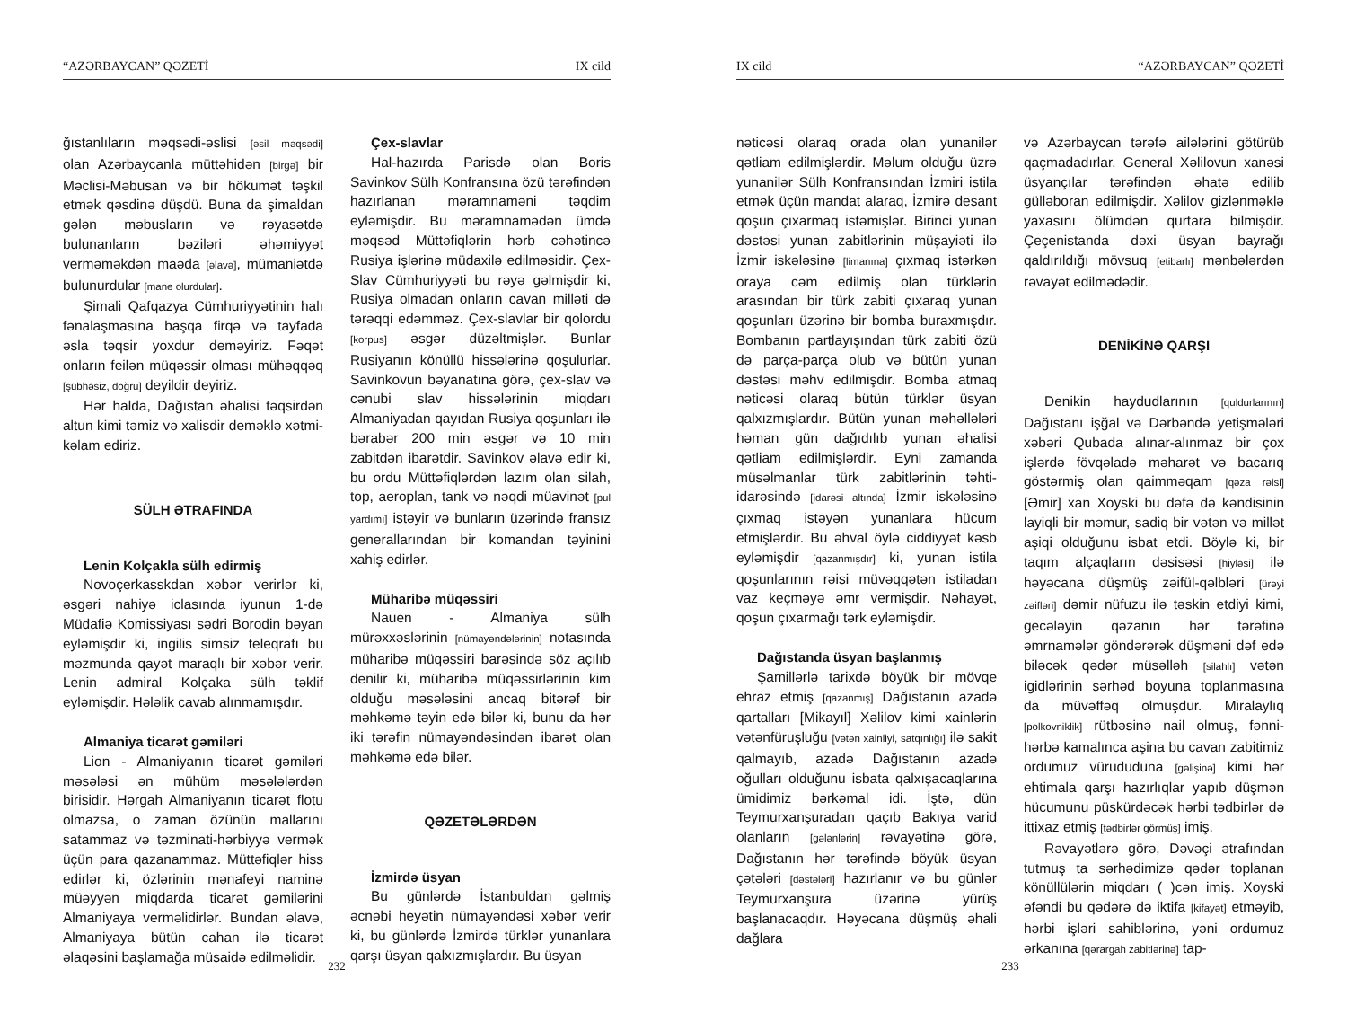“AZƏRBAYCAN” QƏZETİ IX cild
ğıstanlıların məqsədi-əslisi [əsil məqsədi] olan Azərbaycanla müttəhidən [birgə] bir Məclisi-Məbusan və bir hökumət təşkil etmək qəsdinə düşdü. Buna da şimaldan gələn məbusların və rəyasətdə bulunanların bəziləri əhəmiyyət verməməkdən maəda [əlavə], mümaniətdə bulunurdular [mane olurdular].
Şimali Qafqazya Cümhuriyyətinin halı fənalaşmasına başqa firqə və tayfada əsla təqsir yoxdur deməyiriz. Fəqət onların feilən müqəssir olması mühəqqəq [şübhəsiz, doğru] deyildir deyiriz.
Hər halda, Dağıstan əhalisi təqsirdən altun kimi təmiz və xalisdir deməklə xətmi-kəlam ediriz.
SÜLH ƏTRAFINDA
Lenin Kolçakla sülh edirmiş
Novoçerkasskdan xəbər verirlər ki, əsgəri nahiyə iclasında iyunun 1-də Müdafiə Komissiyası sədri Borodin bəyan eyləmişdir ki, ingilis simsiz teleqrafı bu məzmunda qayət maraqlı bir xəbər verir. Lenin admiral Kolçaka sülh təklif eyləmişdir. Hələlik cavab alınmamışdır.
Almaniya ticarət gəmiləri
Lion - Almaniyanın ticarət gəmiləri məsələsi ən mühüm məsələlərdən birisidir. Hərgah Almaniyanın ticarət flotu olmazsa, o zaman özünün mallarını satammaz və təzminati-hərbiyyə vermək üçün para qazanammaz. Müttəfiqlər hiss edirlər ki, özlərinin mənafeyi naminə müəyyən miqdarda ticarət gəmilərini Almaniyaya verməlidirlər. Bundan əlavə, Almaniyaya bütün cahan ilə ticarət əlaqəsini başlamağa müsaidə edilməlidir.
Çex-slavlar
Hal-hazırda Parisdə olan Boris Savinkov Sülh Konfransına özü tərəfindən hazırlanan məramnaməni təqdim eyləmişdir. Bu məramnamədən ümdə məqsəd Müttəfiqlərin hərb cəhətincə Rusiya işlərinə müdaxilə edilməsidir. Çex-Slav Cümhuriyyəti bu rəyə gəlmişdir ki, Rusiya olmadan onların cavan milləti də tərəqqi edəmməz. Çex-slavlar bir qolordu [korpus] əsgər düzəltmişlər. Bunlar Rusiyanın könüllü hissələrinə qoşulurlar. Savinkovun bəyanatına görə, çex-slav və cənubi slav hissələrinin miqdarı Almaniyadan qayıdan Rusiya qoşunları ilə bərabər 200 min əsgər və 10 min zabitdən ibarətdir. Savinkov əlavə edir ki, bu ordu Müttəfiqlərdən lazım olan silah, top, aeroplan, tank və nəqdi müavinət [pul yardımı] istəyir və bunların üzərində fransız generallarından bir komandan təyinini xahiş edirlər.
Müharibə müqəssiri
Nauen - Almaniya sülh mürəxxəslərinin [nümayəndələrinin] notasında müharibə müqəssiri barəsində söz açılıb denilir ki, müharibə müqəssirlərinin kim olduğu məsələsini ancaq bitərəf bir məhkəmə təyin edə bilər ki, bunu da hər iki tərəfin nümayəndəsindən ibarət olan məhkəmə edə bilər.
QƏZETƏLƏRDƏN
İzmirdə üsyan
Bu günlərdə İstanbuldan gəlmiş əcnəbi heyətin nümayəndəsi xəbər verir ki, bu günlərdə İzmirdə türklər yunanlara qarşı üsyan qalxızmışlardır. Bu üsyan
232
IX cild “AZƏRBAYCAN” QƏZETİ
nəticəsi olaraq orada olan yunanilər qətliam edilmişlərdir. Məlum olduğu üzrə yunanilər Sülh Konfransından İzmiri istila etmək üçün mandat alaraq, İzmirə desant qoşun çıxarmaq istəmişlər. Birinci yunan dəstəsi yunan zabitlərinin müşayiəti ilə İzmir iskələsinə [limanına] çıxmaq istərkən oraya cəm edilmiş olan türklərin arasından bir türk zabiti çıxaraq yunan qoşunları üzərinə bir bomba buraxmışdır. Bombanın partlayışından türk zabiti özü də parça-parça olub və bütün yunan dəstəsi məhv edilmişdir. Bomba atmaq nəticəsi olaraq bütün türklər üsyan qalxızmışlardır. Bütün yunan məhəllələri həman gün dağıdılıb yunan əhalisi qətliam edilmişlərdir. Eyni zamanda müsəlmanlar türk zabitlərinin təhti-idarəsində [idarəsi altında] İzmir iskələsinə çıxmaq istəyən yunanlara hücum etmişlərdir. Bu əhval öylə ciddiyyət kəsb eyləmişdir [qazanmışdır] ki, yunan istila qoşunlarının rəisi müvəqqətən istiladan vaz keçməyə əmr vermişdir. Nəhayət, qoşun çıxarmağı tərk eyləmişdir.
Dağıstanda üsyan başlanmış
Şamillərlə tarixdə böyük bir mövqe ehraz etmiş [qazanmış] Dağıstanın azadə qartalları [Mikayıl] Xəlilov kimi xainlərin vətənfüruşluğu [vətən xainliyi, satqınlığı] ilə sakit qalmayıb, azadə Dağıstanın azadə oğulları olduğunu isbata qalxışacaqlarına ümidimiz bərkəmal idi. İştə, dün Teymurxanşuradan qaçıb Bakıya varid olanların [gələnlərin] rəvayətinə görə, Dağıstanın hər tərəfində böyük üsyan çətələri [dəstələri] hazırlanır və bu günlər Teymurxanşura üzərinə yürüş başlanacaqdır. Həyəcana düşmüş əhali dağlara
və Azərbaycan tərəfə ailələrini götürüb qaçmadadırlar. General Xəlilovun xanəsi üsyançılar tərəfindən əhatə edilib gülləboran edilmişdir. Xəlilov gizlənməklə yaxasını ölümdən qurtara bilmişdir. Çeçenistanda dəxi üsyan bayrağı qaldırıldığı mövsuq [etibarlı] mənbələrdən rəvayət edilmədədir.
DENİKİNƏ QARŞI
Denikin haydudlarının [quldurlarının] Dağıstanı işğal və Dərbəndə yetişmələri xəbəri Qubada alınar-alınmaz bir çox işlərdə fövqəladə məharət və bacarıq göstərmiş olan qaimməqam [qəza rəisi] [Əmir] xan Xoyski bu dəfə də kəndisinin layiqli bir məmur, sadiq bir vətən və millət aşiqi olduğunu isbat etdi. Böylə ki, bir taqım alçaqların dəsisəsi [hiyləsi] ilə həyəcana düşmüş zəifül-qəlbləri [ürəyi zəifləri] dəmir nüfuzu ilə təskin etdiyi kimi, gecələyin qəzanın hər tərəfinə əmrnamələr göndərərək düşməni dəf edə biləcək qədər müsəlləh [silahlı] vətən igidlərinin sərhəd boyuna toplanmasına da müvəffəq olmuşdur. Miralaylıq [polkovniklik] rütbəsinə nail olmuş, fənni-hərbə kamalınca aşina bu cavan zabitimiz ordumuz vürududuna [gəlişinə] kimi hər ehtimala qarşı hazırlıqlar yapıb düşmən hücumunu püskürdəcək hərbi tədbirlər də ittixaz etmiş [tədbirlər görmüş] imiş.
Rəvayətlərə görə, Dəvəçi ətrafından tutmuş ta sərhədimizə qədər toplanan könüllülərin miqdarı ( )cən imiş. Xoyski əfəndi bu qədərə də iktifa [kifayət] etməyib, hərbi işləri sahiblərinə, yəni ordumuz ərkanına [qərargah zabitlərinə] tap-
233